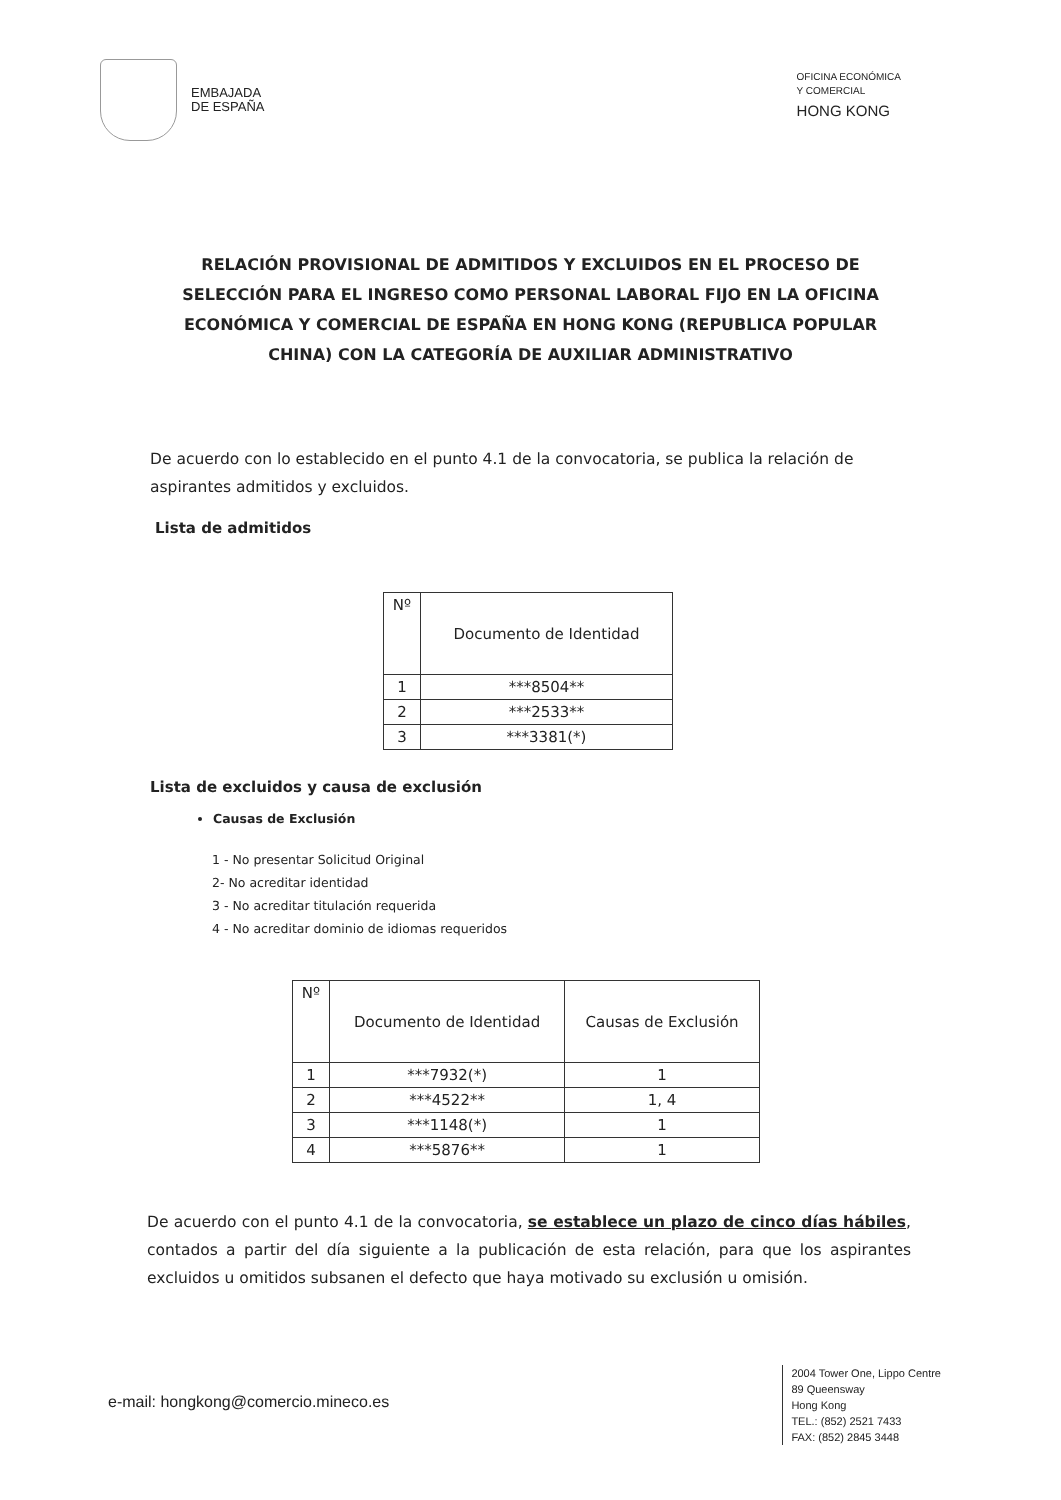EMBAJADA
DE ESPAÑA
OFICINA ECONÓMICA
Y COMERCIAL
HONG KONG
RELACIÓN PROVISIONAL DE ADMITIDOS Y EXCLUIDOS EN EL PROCESO DE SELECCIÓN PARA EL INGRESO COMO PERSONAL LABORAL FIJO EN LA OFICINA ECONÓMICA Y COMERCIAL DE ESPAÑA EN HONG KONG (REPUBLICA POPULAR CHINA) CON LA CATEGORÍA DE AUXILIAR ADMINISTRATIVO
De acuerdo con lo establecido en el punto 4.1 de la convocatoria, se publica la relación de aspirantes admitidos y excluidos.
Lista de admitidos
| Nº | Documento de Identidad |
| --- | --- |
| 1 | ***8504** |
| 2 | ***2533** |
| 3 | ***3381(*) |
Lista de excluidos y causa de exclusión
Causas de Exclusión
1 - No presentar Solicitud Original
2- No acreditar identidad
3 - No acreditar titulación requerida
4 - No acreditar dominio de idiomas requeridos
| Nº | Documento de Identidad | Causas de Exclusión |
| --- | --- | --- |
| 1 | ***7932(*) | 1 |
| 2 | ***4522** | 1, 4 |
| 3 | ***1148(*) | 1 |
| 4 | ***5876** | 1 |
De acuerdo con el punto 4.1 de la convocatoria, se establece un plazo de cinco días hábiles, contados a partir del día siguiente a la publicación de esta relación, para que los aspirantes excluidos u omitidos subsanen el defecto que haya motivado su exclusión u omisión.
e-mail: hongkong@comercio.mineco.es
2004 Tower One, Lippo Centre
89 Queensway
Hong Kong
TEL.: (852) 2521 7433
FAX: (852) 2845 3448